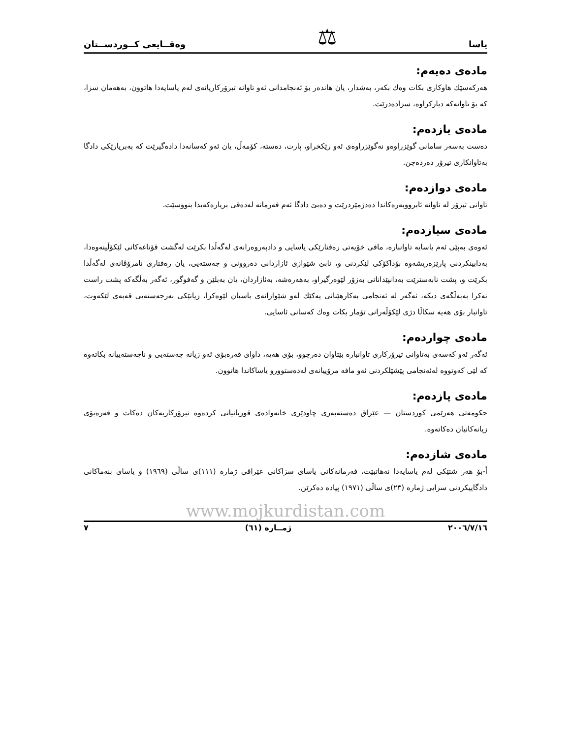یاسا ⚖ وەقــایعی کــوردســتان
مادەی دەیەم:
هەرکەسێك هاوکاری بکات وەك بکەر، بەشدار، یان هاندەر بۆ ئەنجامدانی ئەو تاوانە تیرۆرکاریانەی لەم یاسایەدا هاتوون، بەهەمان سزا، کە بۆ تاوانەکە دیارکراوە، سزادەدرێت.
مادەی یازدەم:
دەست بەسەر سامانی گوێزراوەو نەگوێزراوەی ئەو رێکخراو، پارت، دەستە، کۆمەڵ، یان ئەو کەسانەدا دادەگیرێت کە بەبریارێکی دادگا بەتاوانکاری تیرۆر دەردەچن.
مادەی دوازدەم:
تاوانی تیرۆر لە تاوانە ئابرووبەرەکاندا دەدژمێردرێت و دەبێ دادگا ئەم فەرمانە لەدەقی بریارەکەیدا بنووسێت.
مادەی سیازدەم:
ئەوەی بەپێی ئەم یاسایە تاوانبارە، مافی خۆیەتی رەفتارێکی یاسایی و دادپەروەرانەی لەگەڵدا بکرێت لەگشت قۆناغەکانی لێکۆڵینەوەدا، بەدابینکردنی پارێزەریشەوە بۆداکۆکی لێکردنی و، نابێ شێوازی ئازاردانی دەروونی و جەستەیی، یان رەفتاری نامرۆڤانەی لەگەڵدا بکرێت و، پشت نابەسترێت بەدانپێدانانی بەزۆر لێوەرگیراو، بەهەرەشە، بەئازاردان، یان بەبلێن و گەفوگور، ئەگەر بەڵگەکە پشت راست نەکرا بەبەڵگەی دیکە، ئەگەر لە ئەنجامی بەکارهێنانی یەکێك لەو شێوازانەی باسیان لێوەکرا، زیانێکی بەرجەستەیی قەبەی لێکەوت، تاوانبار بۆی هەیە سکاڵا دژی لێکۆڵەرانی تۆمار بکات وەك کەسانی ئاسایی.
مادەی چواردەم:
ئەگەر ئەو کەسەی بەتاوانی تیرۆرکاری تاوانبارە بێتاوان دەرچوو، بۆی هەیە، داوای قەرەبۆی ئەو زیانە جەستەیی و ناجەستەییانە بکاتەوە کە لێی کەوتووە لەئەنجامی پێشێلکردنی ئەو مافە مرۆییانەی لەدەستوورو یاساکاندا هاتوون.
مادەی پازدەم:
حکومەتی هەرێمی کوردستان — عێراق دەستەبەری چاودێری خانەوادەی قوربانیانی کردەوە تیرۆرکاریەکان دەکات و قەرەبۆی زیانەکانیان دەکاتەوە.
مادەی شازدەم:
أ-بۆ هەر شتێکی لەم یاسایەدا نەهاتبێت، فەرمانەکانی یاسای سزاکانی عێراقی ژمارە (١١١)ی ساڵی (١٩٦٩) و یاسای بنەماکانی دادگاییکردنی سزایی ژمارە (٢٣)ی ساڵی (١٩٧١) پیادە دەکرێن.
www.mojkurdistan.com
٢٠٠٦/٧/١٦ ژمــارە (٦١) ٧